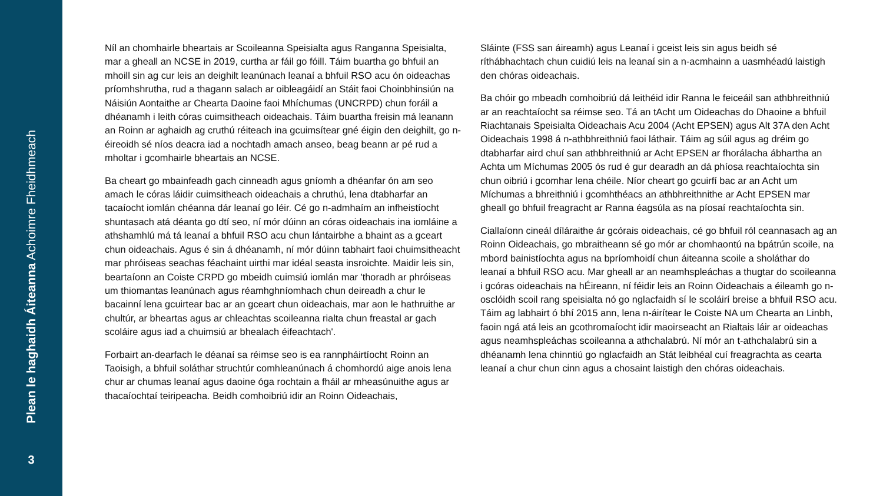Plean le haghaidh Áiteanna Achoimre Fheidhmeach
3
Níl an chomhairle bheartais ar Scoileanna Speisialta agus Ranganna Speisialta, mar a gheall an NCSE in 2019, curtha ar fáil go fóill. Táim buartha go bhfuil an mhoill sin ag cur leis an deighilt leanúnach leanaí a bhfuil RSO acu ón oideachas príomhshrutha, rud a thagann salach ar oibleagáidí an Stáit faoi Choinbhinsiún na Náisiún Aontaithe ar Chearta Daoine faoi Mhíchumas (UNCRPD) chun foráil a dhéanamh i leith córas cuimsitheach oideachais. Táim buartha freisin má leanann an Roinn ar aghaidh ag cruthú réiteach ina gcuimsítear gné éigin den deighilt, go n-éireoidh sé níos deacra iad a nochtadh amach anseo, beag beann ar pé rud a mholtar i gcomhairle bheartais an NCSE.
Ba cheart go mbainfeadh gach cinneadh agus gníomh a dhéanfar ón am seo amach le córas láidir cuimsitheach oideachais a chruthú, lena dtabharfar an tacaíocht iomlán chéanna dár leanaí go léir. Cé go n-admhaím an infheistíocht shuntasach atá déanta go dtí seo, ní mór dúinn an córas oideachais ina iomláine a athshamhlú má tá leanaí a bhfuil RSO acu chun lántairbhe a bhaint as a gceart chun oideachais. Agus é sin á dhéanamh, ní mór dúinn tabhairt faoi chuimsitheacht mar phróiseas seachas féachaint uirthi mar idéal seasta insroichte. Maidir leis sin, beartaíonn an Coiste CRPD go mbeidh cuimsiú iomlán mar 'thoradh ar phróiseas um thiomantas leanúnach agus réamhghníomhach chun deireadh a chur le bacainní lena gcuirtear bac ar an gceart chun oideachais, mar aon le hathruithe ar chultúr, ar bheartas agus ar chleachtas scoileanna rialta chun freastal ar gach scoláire agus iad a chuimsiú ar bhealach éifeachtach'.
Forbairt an-dearfach le déanaí sa réimse seo is ea rannpháirtíocht Roinn an Taoisigh, a bhfuil soláthar struchtúr comhleanúnach á chomhordú aige anois lena chur ar chumas leanaí agus daoine óga rochtain a fháil ar mheasúnuithe agus ar thacaíochtaí teiripeacha. Beidh comhoibriú idir an Roinn Oideachais,
Sláinte (FSS san áireamh) agus Leanaí i gceist leis sin agus beidh sé ríthábhachtach chun cuidiú leis na leanaí sin a n-acmhainn a uasmhéadú laistigh den chóras oideachais.
Ba chóir go mbeadh comhoibriú dá leithéid idir Ranna le feiceáil san athbhreithniú ar an reachtaíocht sa réimse seo. Tá an tAcht um Oideachas do Dhaoine a bhfuil Riachtanais Speisialta Oideachais Acu 2004 (Acht EPSEN) agus Alt 37A den Acht Oideachais 1998 á n-athbhreithniú faoi láthair. Táim ag súil agus ag dréim go dtabharfar aird chuí san athbhreithniú ar Acht EPSEN ar fhorálacha ábhartha an Achta um Míchumas 2005 ós rud é gur dearadh an dá phíosa reachtaíochta sin chun oibriú i gcomhar lena chéile. Níor cheart go gcuirfí bac ar an Acht um Míchumas a bhreithniú i gcomhthéacs an athbhreithnithe ar Acht EPSEN mar gheall go bhfuil freagracht ar Ranna éagsúla as na píosaí reachtaíochta sin.
Ciallaíonn cineál díláraithe ár gcórais oideachais, cé go bhfuil ról ceannasach ag an Roinn Oideachais, go mbraitheann sé go mór ar chomhaontú na bpátrún scoile, na mbord bainistíochta agus na bpríomhoidí chun áiteanna scoile a sholáthar do leanaí a bhfuil RSO acu. Mar gheall ar an neamhspleáchas a thugtar do scoileanna i gcóras oideachais na hÉireann, ní féidir leis an Roinn Oideachais a éileamh go n-osclóidh scoil rang speisialta nó go nglacfaidh sí le scoláirí breise a bhfuil RSO acu. Táim ag labhairt ó bhí 2015 ann, lena n-áirítear le Coiste NA um Chearta an Linbh, faoin ngá atá leis an gcothromaíocht idir maoirseacht an Rialtais láir ar oideachas agus neamhspleáchas scoileanna a athchalabrú. Ní mór an t-athchalabrú sin a dhéanamh lena chinntiú go nglacfaidh an Stát leibhéal cuí freagrachta as cearta leanaí a chur chun cinn agus a chosaint laistigh den chóras oideachais.